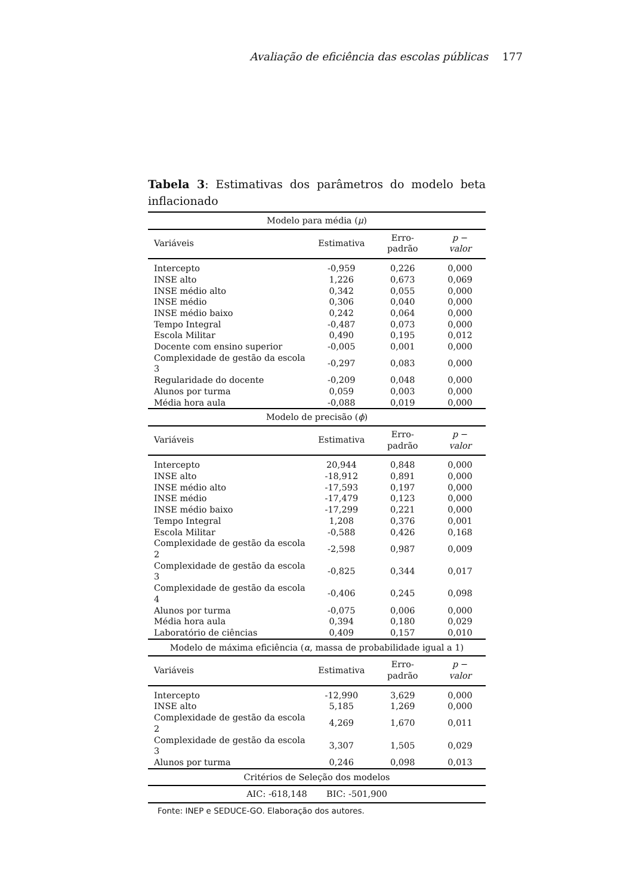Avaliação de eficiência das escolas públicas 177
Tabela 3: Estimativas dos parâmetros do modelo beta inflacionado
| Modelo para média ( μ ) | | | |
| Variáveis | Estimativa | Erro-padrão | p − valor |
| Intercepto | -0,959 | 0,226 | 0,000 |
| INSE alto | 1,226 | 0,673 | 0,069 |
| INSE médio alto | 0,342 | 0,055 | 0,000 |
| INSE médio | 0,306 | 0,040 | 0,000 |
| INSE médio baixo | 0,242 | 0,064 | 0,000 |
| Tempo Integral | -0,487 | 0,073 | 0,000 |
| Escola Militar | 0,490 | 0,195 | 0,012 |
| Docente com ensino superior | -0,005 | 0,001 | 0,000 |
| Complexidade de gestão da escola 3 | -0,297 | 0,083 | 0,000 |
| Regularidade do docente | -0,209 | 0,048 | 0,000 |
| Alunos por turma | 0,059 | 0,003 | 0,000 |
| Média hora aula | -0,088 | 0,019 | 0,000 |
| Modelo de precisão ( ϕ ) | | | |
| Variáveis | Estimativa | Erro-padrão | p − valor |
| Intercepto | 20,944 | 0,848 | 0,000 |
| INSE alto | -18,912 | 0,891 | 0,000 |
| INSE médio alto | -17,593 | 0,197 | 0,000 |
| INSE médio | -17,479 | 0,123 | 0,000 |
| INSE médio baixo | -17,299 | 0,221 | 0,000 |
| Tempo Integral | 1,208 | 0,376 | 0,001 |
| Escola Militar | -0,588 | 0,426 | 0,168 |
| Complexidade de gestão da escola 2 | -2,598 | 0,987 | 0,009 |
| Complexidade de gestão da escola 3 | -0,825 | 0,344 | 0,017 |
| Complexidade de gestão da escola 4 | -0,406 | 0,245 | 0,098 |
| Alunos por turma | -0,075 | 0,006 | 0,000 |
| Média hora aula | 0,394 | 0,180 | 0,029 |
| Laboratório de ciências | 0,409 | 0,157 | 0,010 |
| Modelo de máxima eficiência ( α , massa de probabilidade igual a 1) | | | |
| Variáveis | Estimativa | Erro-padrão | p − valor |
| Intercepto | -12,990 | 3,629 | 0,000 |
| INSE alto | 5,185 | 1,269 | 0,000 |
| Complexidade de gestão da escola 2 | 4,269 | 1,670 | 0,011 |
| Complexidade de gestão da escola 3 | 3,307 | 1,505 | 0,029 |
| Alunos por turma | 0,246 | 0,098 | 0,013 |
| Critérios de Seleção dos modelos | | | |
| AIC: -618,148 BIC: -501,900 | | | |
Fonte: INEP e SEDUCE-GO. Elaboração dos autores.